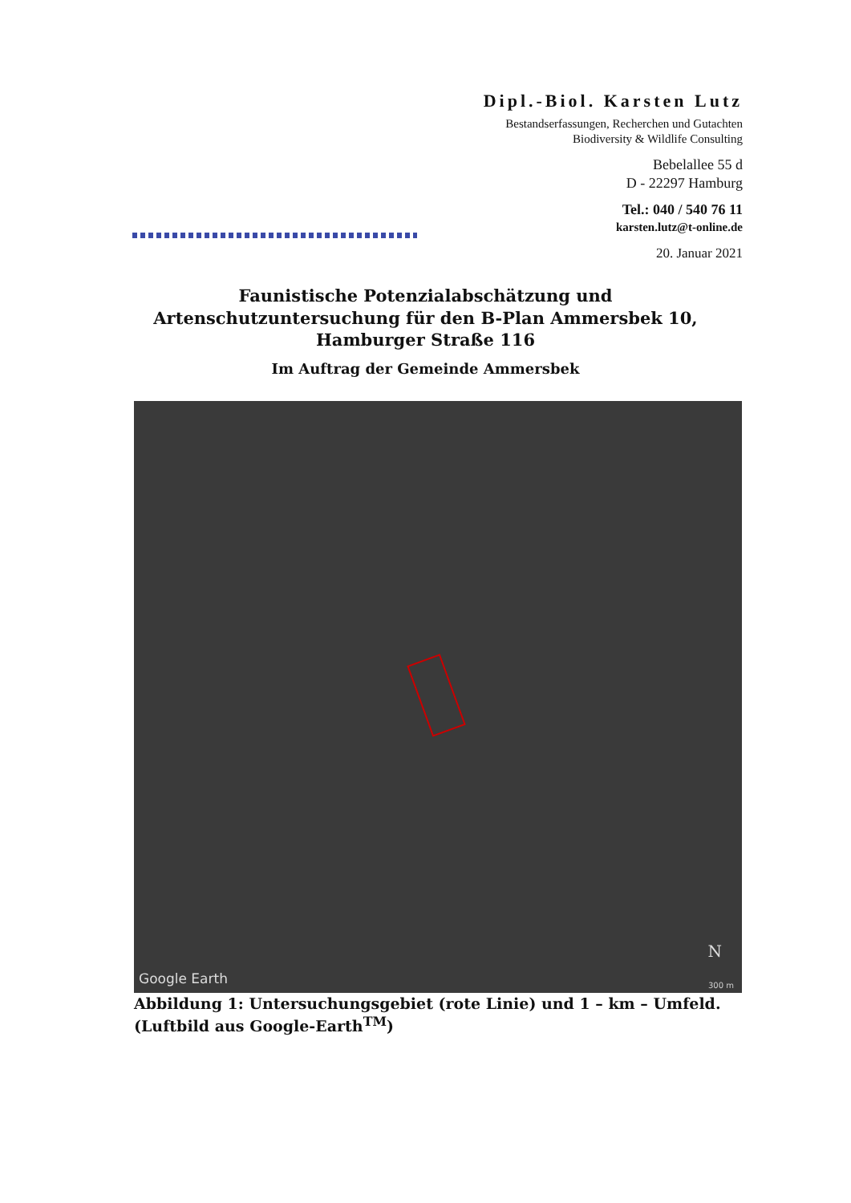Dipl.-Biol. Karsten Lutz
Bestandserfassungen, Recherchen und Gutachten
Biodiversity & Wildlife Consulting
Bebelallee 55 d
D - 22297 Hamburg
Tel.: 040 / 540 76 11
karsten.lutz@t-online.de
20. Januar 2021
Faunistische Potenzialabschätzung und Artenschutzuntersuchung für den B-Plan Ammersbek 10, Hamburger Straße 116
Im Auftrag der Gemeinde Ammersbek
N
Google Earth 300 m
Abbildung 1: Untersuchungsgebiet (rote Linie) und 1 – km – Umfeld. (Luftbild aus Google-Earth<sup>TM</sup>)